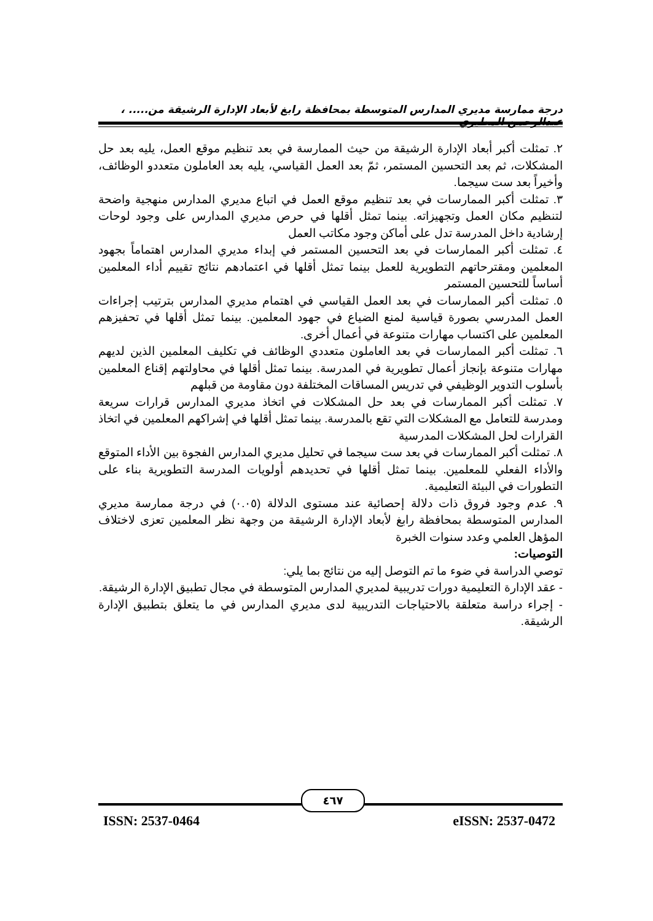درجة ممارسة مديري المدارس المتوسطة بمحافظة رابغ لأبعاد الإدارة الرشيقة من..... ، عبدالرحمن المطيري
٢. تمثلت أكبر أبعاد الإدارة الرشيقة من حيث الممارسة في بعد تنظيم موقع العمل، يليه بعد حل المشكلات، ثم بعد التحسين المستمر، ثمّ بعد العمل القياسي، يليه بعد العاملون متعددو الوظائف، وأخيراً بعد ست سيجما.
٣. تمثلت أكبر الممارسات في بعد تنظيم موقع العمل في اتباع مديري المدارس منهجية واضحة لتنظيم مكان العمل وتجهيزاته. بينما تمثل أقلها في حرص مديري المدارس على وجود لوحات إرشادية داخل المدرسة تدل على أماكن وجود مكاتب العمل
٤. تمثلت أكبر الممارسات في بعد التحسين المستمر في إبداء مديري المدارس اهتماماً بجهود المعلمين ومقترحاتهم التطويرية للعمل بينما تمثل أقلها في اعتمادهم نتائج تقييم أداء المعلمين أساساً للتحسين المستمر
٥. تمثلت أكبر الممارسات في بعد العمل القياسي في اهتمام مديري المدارس بترتيب إجراءات العمل المدرسي بصورة قياسية لمنع الضياع في جهود المعلمين. بينما تمثل أقلها في تحفيزهم المعلمين على اكتساب مهارات متنوعة في أعمال أخرى.
٦. تمثلت أكبر الممارسات في بعد العاملون متعددي الوظائف في تكليف المعلمين الذين لديهم مهارات متنوعة بإنجاز أعمال تطويرية في المدرسة. بينما تمثل أقلها في محاولتهم إقناع المعلمين بأسلوب التدوير الوظيفي في تدريس المساقات المختلفة دون مقاومة من قبلهم
٧. تمثلت أكبر الممارسات في بعد حل المشكلات في اتخاذ مديري المدارس قرارات سريعة ومدرسة للتعامل مع المشكلات التي تقع بالمدرسة. بينما تمثل أقلها في إشراكهم المعلمين في اتخاذ القرارات لحل المشكلات المدرسية
٨. تمثلت أكبر الممارسات في بعد ست سيجما في تحليل مديري المدارس الفجوة بين الأداء المتوقع والأداء الفعلي للمعلمين. بينما تمثل أقلها في تحديدهم أولويات المدرسة التطويرية بناء على التطورات في البيئة التعليمية.
٩. عدم وجود فروق ذات دلالة إحصائية عند مستوى الدلالة (٠.٠٥) في درجة ممارسة مديري المدارس المتوسطة بمحافظة رابغ لأبعاد الإدارة الرشيقة من وجهة نظر المعلمين تعزى لاختلاف المؤهل العلمي وعدد سنوات الخبرة
التوصيات:
توصي الدراسة في ضوء ما تم التوصل إليه من نتائج بما يلي:
- عقد الإدارة التعليمية دورات تدريبية لمديري المدارس المتوسطة في مجال تطبيق الإدارة الرشيقة.
- إجراء دراسة متعلقة بالاحتياجات التدريبية لدى مديري المدارس في ما يتعلق بتطبيق الإدارة الرشيقة.
٤٦٧
ISSN: 2537-0464 eISSN: 2537-0472